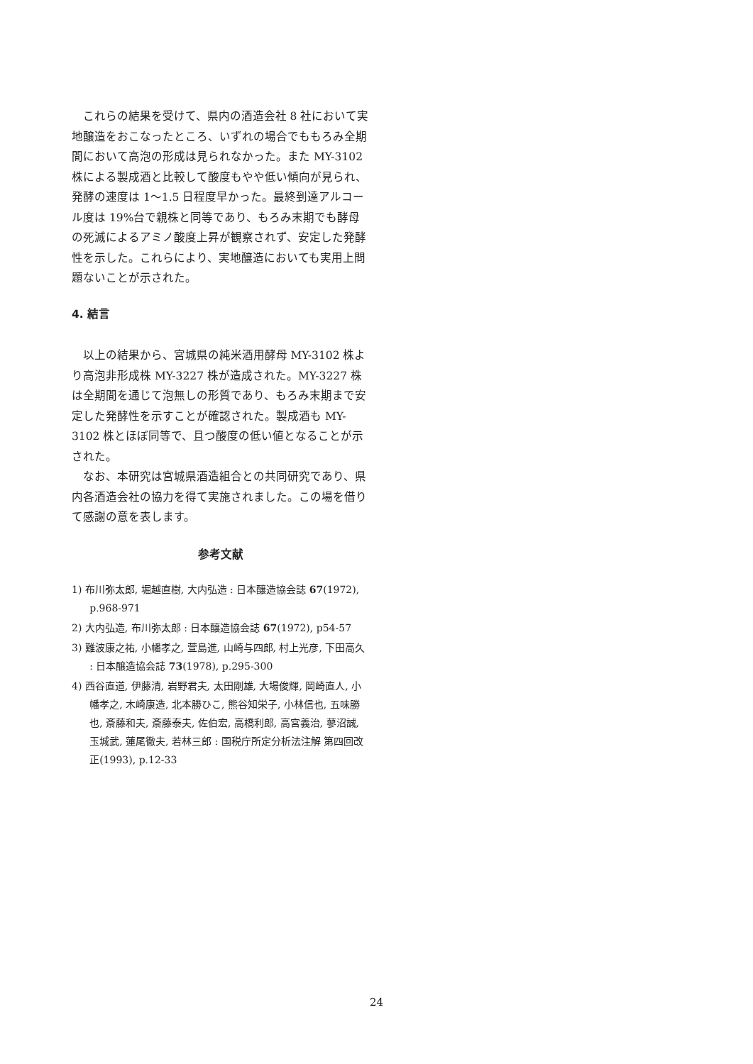これらの結果を受けて、県内の酒造会社 8 社において実地醸造をおこなったところ、いずれの場合でももろみ全期間において高泡の形成は見られなかった。また MY-3102 株による製成酒と比較して酸度もやや低い傾向が見られ、発酵の速度は 1～1.5 日程度早かった。最終到達アルコール度は 19%台で親株と同等であり、もろみ末期でも酵母の死滅によるアミノ酸度上昇が観察されず、安定した発酵性を示した。これらにより、実地醸造においても実用上問題ないことが示された。
4. 結言
以上の結果から、宮城県の純米酒用酵母 MY-3102 株より高泡非形成株 MY-3227 株が造成された。MY-3227 株は全期間を通じて泡無しの形質であり、もろみ末期まで安定した発酵性を示すことが確認された。製成酒も MY-3102 株とほぼ同等で、且つ酸度の低い値となることが示された。
なお、本研究は宮城県酒造組合との共同研究であり、県内各酒造会社の協力を得て実施されました。この場を借りて感謝の意を表します。
参考文献
1) 布川弥太郎, 堀越直樹, 大内弘造 : 日本醸造協会誌 67(1972), p.968-971
2) 大内弘造, 布川弥太郎 : 日本醸造協会誌 67(1972), p54-57
3) 難波康之祐, 小幡孝之, 萱島進, 山崎与四郎, 村上光彦, 下田高久 : 日本醸造協会誌 73(1978), p.295-300
4) 西谷直道, 伊藤清, 岩野君夫, 太田剛雄, 大場俊輝, 岡崎直人, 小幡孝之, 木崎康造, 北本勝ひこ, 熊谷知栄子, 小林信也, 五味勝也, 斎藤和夫, 斎藤泰夫, 佐伯宏, 高橋利郎, 高宮義治, 蓼沼誠, 玉城武, 蓮尾徹夫, 若林三郎 : 国税庁所定分析法注解 第四回改正(1993), p.12-33
24